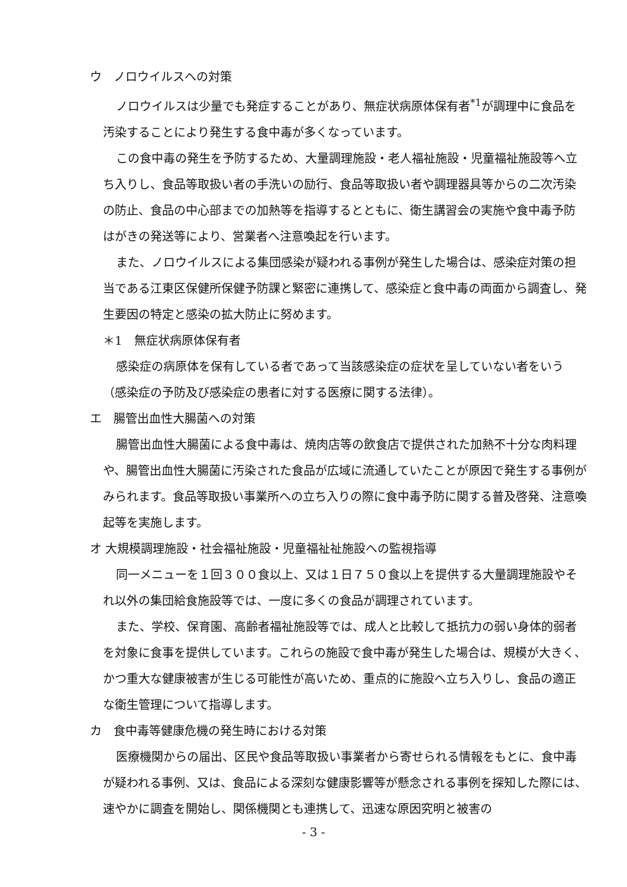ウ　ノロウイルスへの対策
ノロウイルスは少量でも発症することがあり、無症状病原体保有者<sup>*1</sup>が調理中に食品を汚染することにより発生する食中毒が多くなっています。
この食中毒の発生を予防するため、大量調理施設・老人福祉施設・児童福祉施設等へ立ち入りし、食品等取扱い者の手洗いの励行、食品等取扱い者や調理器具等からの二次汚染の防止、食品の中心部までの加熱等を指導するとともに、衛生講習会の実施や食中毒予防はがきの発送等により、営業者へ注意喚起を行います。
また、ノロウイルスによる集団感染が疑われる事例が発生した場合は、感染症対策の担当である江東区保健所保健予防課と緊密に連携して、感染症と食中毒の両面から調査し、発生要因の特定と感染の拡大防止に努めます。
＊1　無症状病原体保有者
感染症の病原体を保有している者であって当該感染症の症状を呈していない者をいう（感染症の予防及び感染症の患者に対する医療に関する法律）。
エ　腸管出血性大腸菌への対策
腸管出血性大腸菌による食中毒は、焼肉店等の飲食店で提供された加熱不十分な肉料理や、腸管出血性大腸菌に汚染された食品が広域に流通していたことが原因で発生する事例がみられます。食品等取扱い事業所への立ち入りの際に食中毒予防に関する普及啓発、注意喚起等を実施します。
オ 大規模調理施設・社会福祉施設・児童福祉祉施設への監視指導
同一メニューを１回３００食以上、又は１日７５０食以上を提供する大量調理施設やそれ以外の集団給食施設等では、一度に多くの食品が調理されています。
また、学校、保育園、高齢者福祉施設等では、成人と比較して抵抗力の弱い身体的弱者を対象に食事を提供しています。これらの施設で食中毒が発生した場合は、規模が大きく、かつ重大な健康被害が生じる可能性が高いため、重点的に施設へ立ち入りし、食品の適正な衛生管理について指導します。
カ　食中毒等健康危機の発生時における対策
医療機関からの届出、区民や食品等取扱い事業者から寄せられる情報をもとに、食中毒が疑われる事例、又は、食品による深刻な健康影響等が懸念される事例を探知した際には、速やかに調査を開始し、関係機関とも連携して、迅速な原因究明と被害の
- 3 -